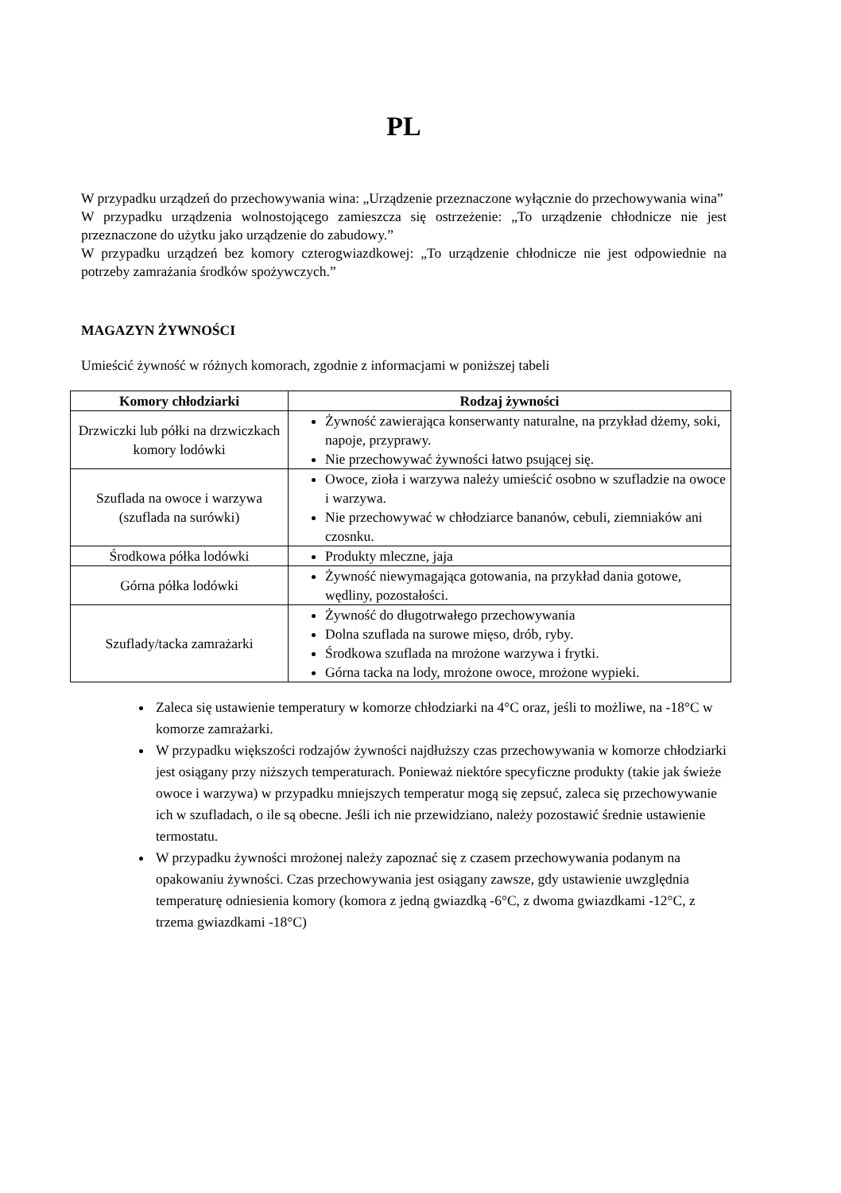PL
W przypadku urządzeń do przechowywania wina: „Urządzenie przeznaczone wyłącznie do przechowywania wina”
W przypadku urządzenia wolnostojącego zamieszcza się ostrzeżenie: „To urządzenie chłodnicze nie jest przeznaczone do użytku jako urządzenie do zabudowy.”
W przypadku urządzeń bez komory czterogwiazdkowej: „To urządzenie chłodnicze nie jest odpowiednie na potrzeby zamrażania środków spożywczych.”
MAGAZYN ŻYWNOŚCI
Umieścić żywność w różnych komorach, zgodnie z informacjami w poniższej tabeli
| Komory chłodziarki | Rodzaj żywności |
| --- | --- |
| Drzwiczki lub półki na drzwiczkach komory lodówki | Żywność zawierająca konserwanty naturalne, na przykład dżemy, soki, napoje, przyprawy. Nie przechowywać żywności łatwo psującej się. |
| Szuflada na owoce i warzywa (szuflada na surówki) | Owoce, zioła i warzywa należy umieścić osobno w szufladzie na owoce i warzywa. Nie przechowywać w chłodziarce bananów, cebuli, ziemniaków ani czosnku. |
| Środkowa półka lodówki | Produkty mleczne, jaja |
| Górna półka lodówki | Żywność niewymagająca gotowania, na przykład dania gotowe, wędliny, pozostałości. |
| Szuflady/tacka zamrażarki | Żywność do długotrwałego przechowywania Dolna szuflada na surowe mięso, drób, ryby. Środkowa szuflada na mrożone warzywa i frytki. Górna tacka na lody, mrożone owoce, mrożone wypieki. |
Zaleca się ustawienie temperatury w komorze chłodziarki na 4°C oraz, jeśli to możliwe, na -18°C w komorze zamrażarki.
W przypadku większości rodzajów żywności najdłuższy czas przechowywania w komorze chłodziarki jest osiągany przy niższych temperaturach. Ponieważ niektóre specyficzne produkty (takie jak świeże owoce i warzywa) w przypadku mniejszych temperatur mogą się zepsuć, zaleca się przechowywanie ich w szufladach, o ile są obecne. Jeśli ich nie przewidziano, należy pozostawić średnie ustawienie termostatu.
W przypadku żywności mrożonej należy zapoznać się z czasem przechowywania podanym na opakowaniu żywności. Czas przechowywania jest osiągany zawsze, gdy ustawienie uwzględnia temperaturę odniesienia komory (komora z jedną gwiazdką -6°C, z dwoma gwiazdkami -12°C, z trzema gwiazdkami -18°C)